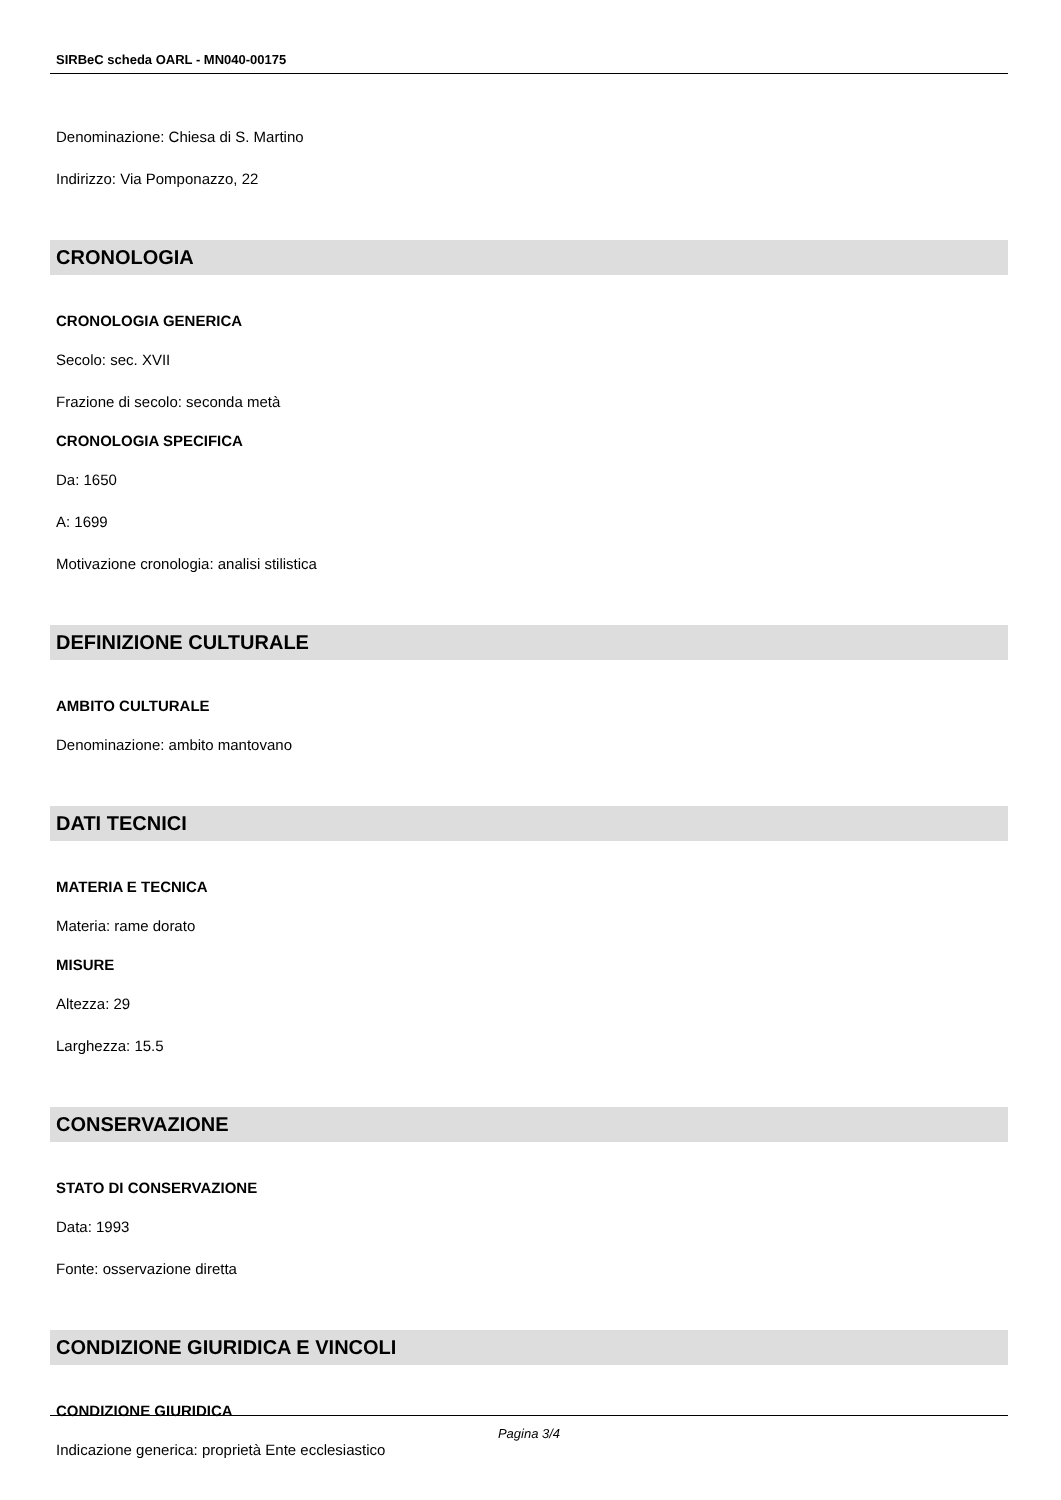SIRBeC scheda OARL - MN040-00175
Denominazione: Chiesa di S. Martino
Indirizzo: Via Pomponazzo, 22
CRONOLOGIA
CRONOLOGIA GENERICA
Secolo: sec. XVII
Frazione di secolo: seconda metà
CRONOLOGIA SPECIFICA
Da: 1650
A: 1699
Motivazione cronologia: analisi stilistica
DEFINIZIONE CULTURALE
AMBITO CULTURALE
Denominazione: ambito mantovano
DATI TECNICI
MATERIA E TECNICA
Materia: rame dorato
MISURE
Altezza: 29
Larghezza: 15.5
CONSERVAZIONE
STATO DI CONSERVAZIONE
Data: 1993
Fonte: osservazione diretta
CONDIZIONE GIURIDICA E VINCOLI
CONDIZIONE GIURIDICA
Indicazione generica: proprietà Ente ecclesiastico
Pagina 3/4